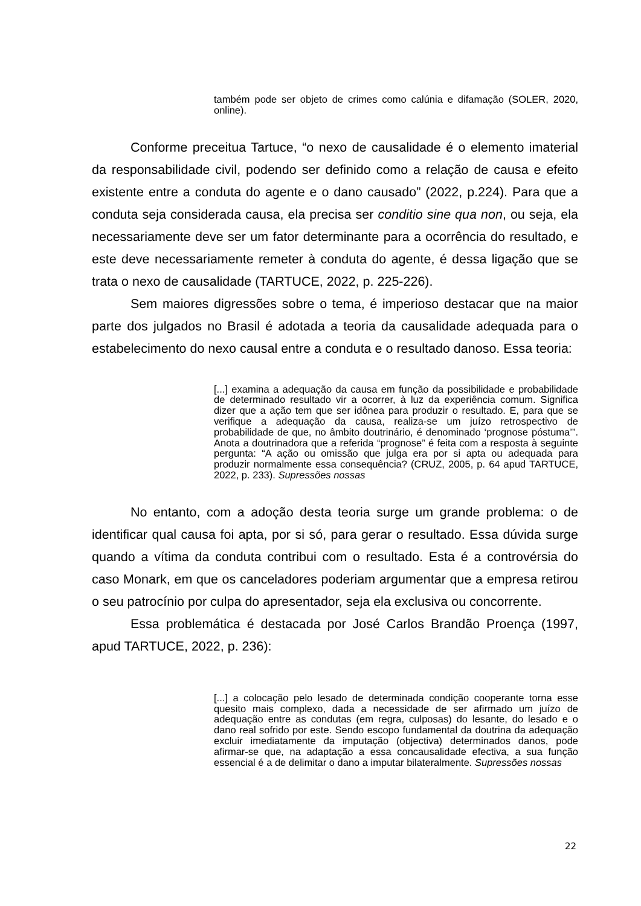também pode ser objeto de crimes como calúnia e difamação (SOLER, 2020, online).
Conforme preceitua Tartuce, “o nexo de causalidade é o elemento imaterial da responsabilidade civil, podendo ser definido como a relação de causa e efeito existente entre a conduta do agente e o dano causado” (2022, p.224). Para que a conduta seja considerada causa, ela precisa ser conditio sine qua non, ou seja, ela necessariamente deve ser um fator determinante para a ocorrência do resultado, e este deve necessariamente remeter à conduta do agente, é dessa ligação que se trata o nexo de causalidade (TARTUCE, 2022, p. 225-226).
Sem maiores digressões sobre o tema, é imperioso destacar que na maior parte dos julgados no Brasil é adotada a teoria da causalidade adequada para o estabelecimento do nexo causal entre a conduta e o resultado danoso. Essa teoria:
[...] examina a adequação da causa em função da possibilidade e probabilidade de determinado resultado vir a ocorrer, à luz da experiência comum. Significa dizer que a ação tem que ser idônea para produzir o resultado. E, para que se verifique a adequação da causa, realiza-se um juízo retrospectivo de probabilidade de que, no âmbito doutrinário, é denominado ‘prognose póstuma’”. Anota a doutrinadora que a referida “prognose” é feita com a resposta à seguinte pergunta: “A ação ou omissão que julga era por si apta ou adequada para produzir normalmente essa consequência? (CRUZ, 2005, p. 64 apud TARTUCE, 2022, p. 233). Supressões nossas
No entanto, com a adoção desta teoria surge um grande problema: o de identificar qual causa foi apta, por si só, para gerar o resultado. Essa dúvida surge quando a vítima da conduta contribui com o resultado. Esta é a controvérsia do caso Monark, em que os canceladores poderiam argumentar que a empresa retirou o seu patrocínio por culpa do apresentador, seja ela exclusiva ou concorrente.
Essa problemática é destacada por José Carlos Brandão Proença (1997, apud TARTUCE, 2022, p. 236):
[...] a colocação pelo lesado de determinada condição cooperante torna esse quesito mais complexo, dada a necessidade de ser afirmado um juízo de adequação entre as condutas (em regra, culposas) do lesante, do lesado e o dano real sofrido por este. Sendo escopo fundamental da doutrina da adequação excluir imediatamente da imputação (objectiva) determinados danos, pode afirmar-se que, na adaptação a essa concausalidade efectiva, a sua função essencial é a de delimitar o dano a imputar bilateralmente. Supressões nossas
22